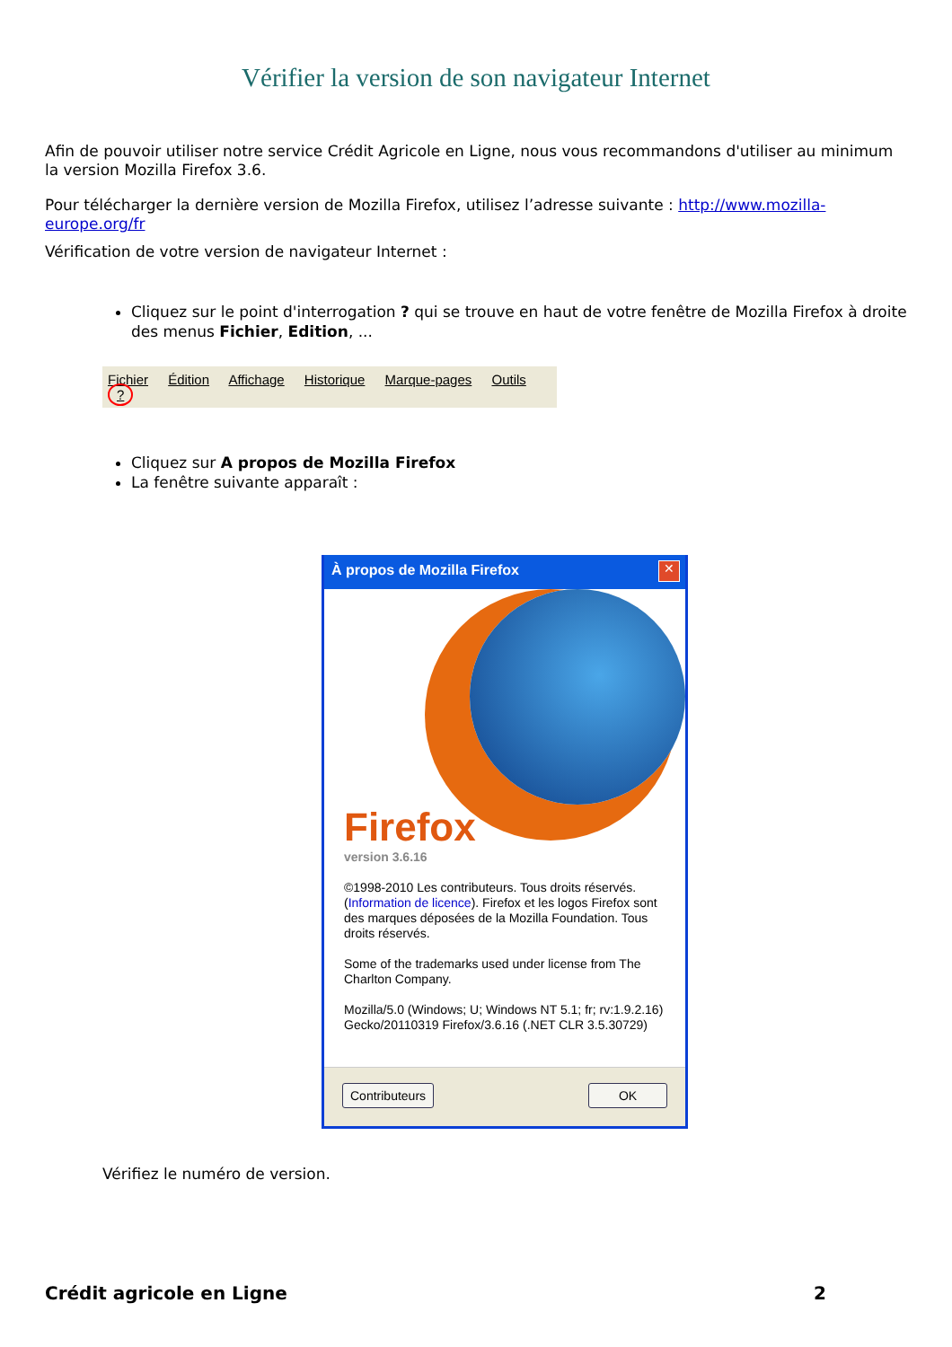Vérifier la version de son navigateur Internet
Afin de pouvoir utiliser notre service Crédit Agricole en Ligne, nous vous recommandons d'utiliser au minimum la version Mozilla Firefox 3.6.
Pour télécharger la dernière version de Mozilla Firefox, utilisez l’adresse suivante : http://www.mozilla-europe.org/fr
Vérification de votre version de navigateur Internet :
Cliquez sur le point d'interrogation ? qui se trouve en haut de votre fenêtre de Mozilla Firefox à droite des menus Fichier, Edition, ...
Fichier Édition Affichage Historique Marque-pages Outils ?
Cliquez sur A propos de Mozilla Firefox
La fenêtre suivante apparaît :
À propos de Mozilla Firefox
✕
Firefox
version 3.6.16
©1998-2010 Les contributeurs. Tous droits réservés. (Information de licence). Firefox et les logos Firefox sont des marques déposées de la Mozilla Foundation. Tous droits réservés.
Some of the trademarks used under license from The Charlton Company.
Mozilla/5.0 (Windows; U; Windows NT 5.1; fr; rv:1.9.2.16) Gecko/20110319 Firefox/3.6.16 (.NET CLR 3.5.30729)
Contributeurs OK
Vérifiez le numéro de version.
Crédit agricole en Ligne 2